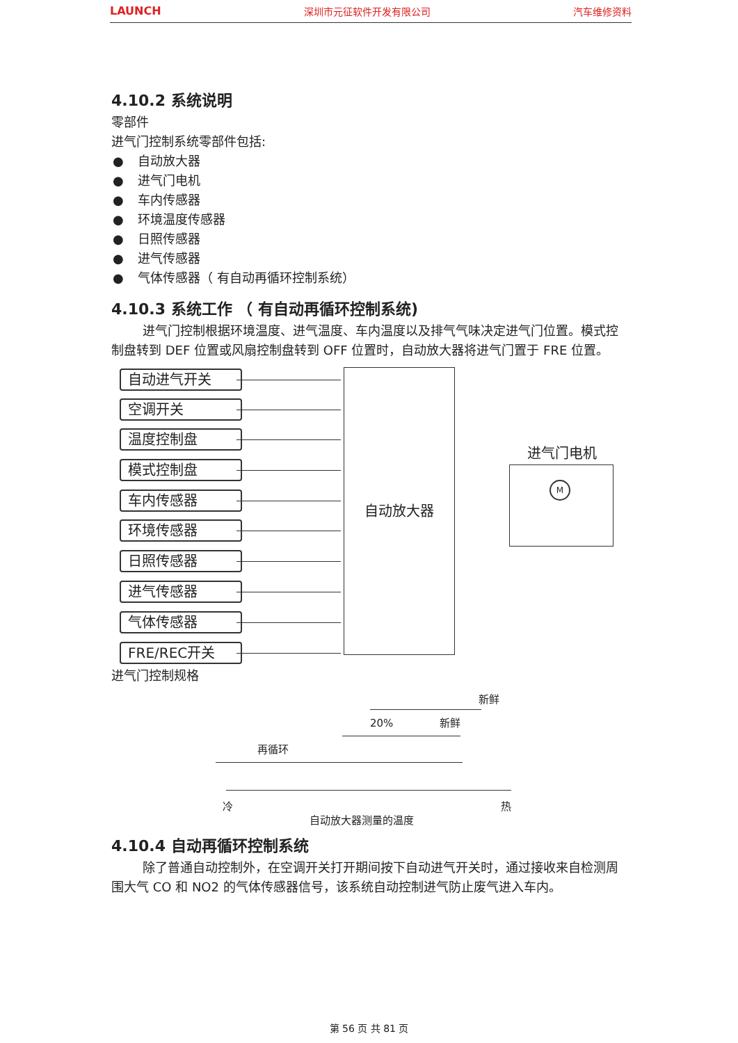LAUNCH 深圳市元征软件开发有限公司 汽车维修资料
4.10.2 系统说明
零部件
进气门控制系统零部件包括:
● 自动放大器
● 进气门电机
● 车内传感器
● 环境温度传感器
● 日照传感器
● 进气传感器
● 气体传感器（ 有自动再循环控制系统）
4.10.3 系统工作 （ 有自动再循环控制系统)
进气门控制根据环境温度、进气温度、车内温度以及排气气味决定进气门位置。模式控制盘转到 DEF 位置或风扇控制盘转到 OFF 位置时，自动放大器将进气门置于 FRE 位置。
自动进气开关
空调开关
温度控制盘
模式控制盘
车内传感器
环境传感器
日照传感器
进气传感器
气体传感器
FRE/REC开关
自动放大器
进气门电机
M
进气门控制规格
新鲜
20% 新鲜
再循环
冷 热
自动放大器测量的温度
4.10.4 自动再循环控制系统
除了普通自动控制外，在空调开关打开期间按下自动进气开关时，通过接收来自检测周围大气 CO 和 NO2 的气体传感器信号，该系统自动控制进气防止废气进入车内。
第 56 页 共 81 页